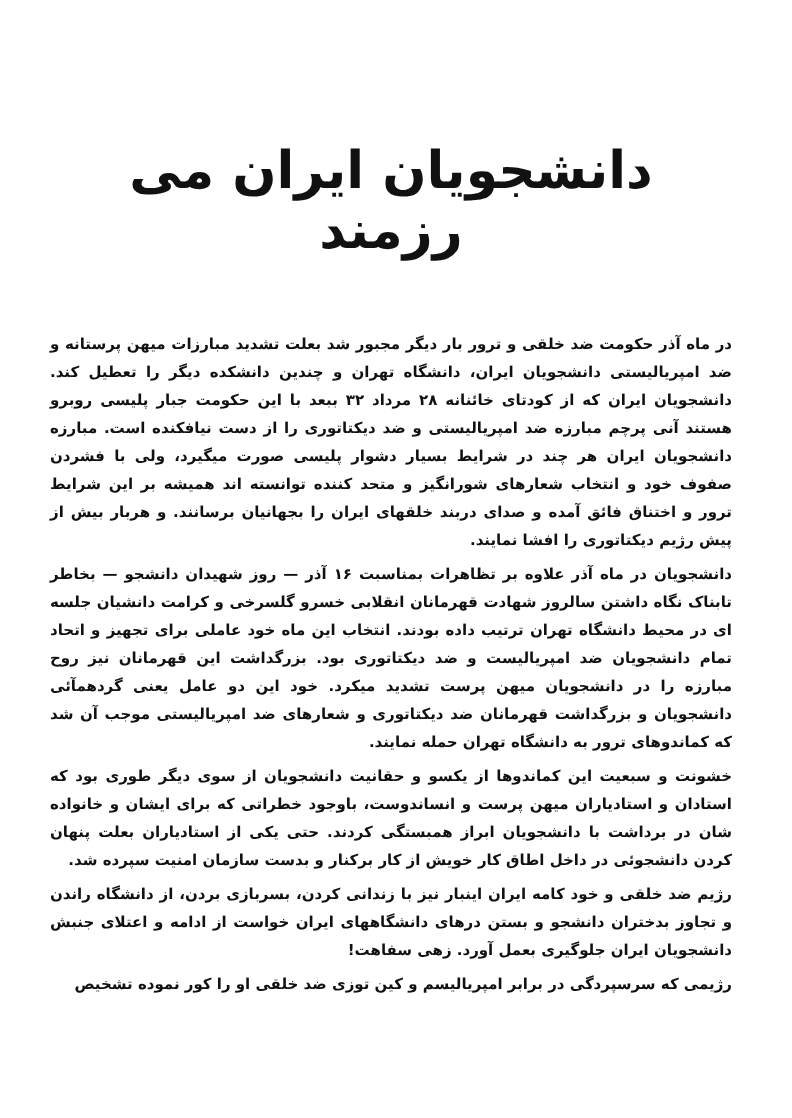دانشجویان ایران می رزمند
در ماه آذر حکومت ضد خلقی و ترور بار دیگر مجبور شد بعلت تشدید مبارزات میهن پرستانه و ضد امپریالیستی دانشجویان ایران، دانشگاه تهران و چندین دانشکده دیگر را تعطیل کند. دانشجویان ایران که از کودتای خائنانه ۲۸ مرداد ۳۲ ببعد با این حکومت جبار پلیسی روبرو هستند آنی پرچم مبارزه ضد امپریالیستی و ضد دیکتاتوری را از دست نیافکنده است. مبارزه دانشجویان ایران هر چند در شرایط بسیار دشوار پلیسی صورت میگیرد، ولی با فشردن صفوف خود و انتخاب شعارهای شورانگیز و متحد کننده توانسته اند همیشه بر این شرایط ترور و اختناق فائق آمده و صدای دربند خلقهای ایران را بجهانیان برسانند. و هربار بیش از پیش رژیم دیکتاتوری را افشا نمایند.
دانشجویان در ماه آذر علاوه بر تظاهرات بمناسبت ۱۶ آذر — روز شهیدان دانشجو — بخاطر تابناک نگاه داشتن سالروز شهادت قهرمانان انقلابی خسرو گلسرخی و کرامت دانشیان جلسه ای در محیط دانشگاه تهران ترتیب داده بودند. انتخاب این ماه خود عاملی برای تجهیز و اتحاد تمام دانشجویان ضد امپریالیست و ضد دیکتاتوری بود. بزرگداشت این قهرمانان نیز روح مبارزه را در دانشجویان میهن پرست تشدید میکرد. خود این دو عامل یعنی گردهمآئی دانشجویان و بزرگداشت قهرمانان ضد دیکتاتوری و شعارهای ضد امپریالیستی موجب آن شد که کماندوهای ترور به دانشگاه تهران حمله نمایند.
خشونت و سبعیت این کماندوها از یکسو و حقانیت دانشجویان از سوی دیگر طوری بود که استادان و استادیاران میهن پرست و انساندوست، باوجود خطراتی که برای ایشان و خانواده شان در برداشت با دانشجویان ابراز همبستگی کردند. حتی یکی از استادیاران بعلت پنهان کردن دانشجوئی در داخل اطاق کار خویش از کار برکنار و بدست سازمان امنیت سپرده شد.
رژیم ضد خلقی و خود کامه ایران اینبار نیز با زندانی کردن، بسربازی بردن، از دانشگاه راندن و تجاوز بدختران دانشجو و بستن درهای دانشگاههای ایران خواست از ادامه و اعتلای جنبش دانشجویان ایران جلوگیری بعمل آورد. زهی سفاهت!
رژیمی که سرسپردگی در برابر امپریالیسم و کین توزی ضد خلقی او را کور نموده تشخیص